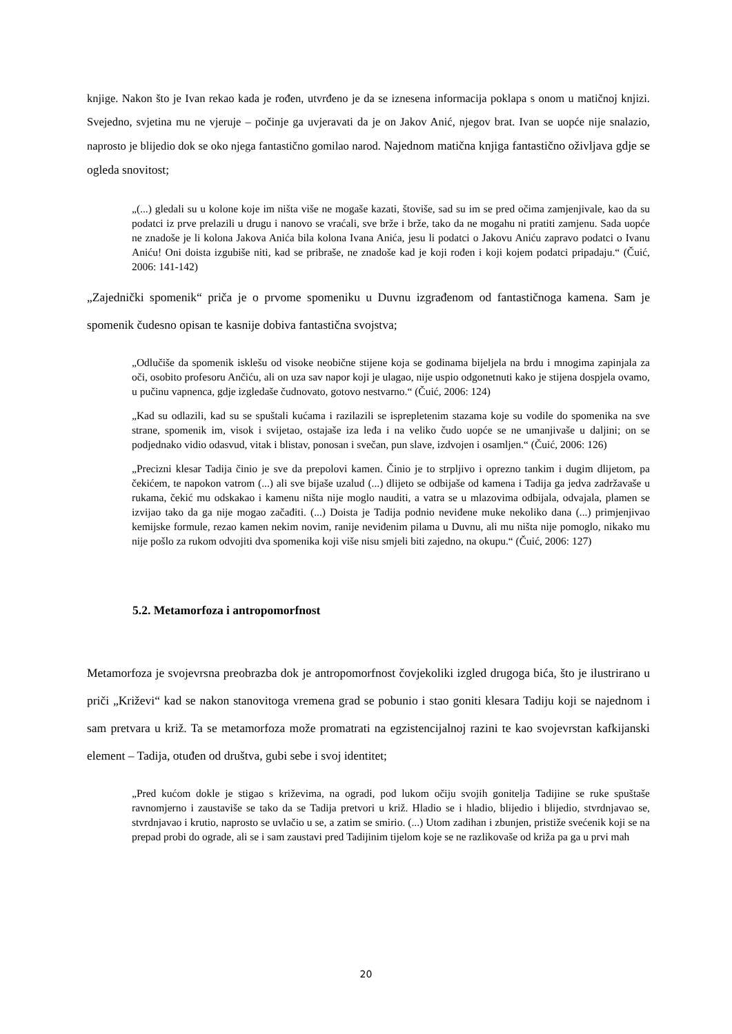knjige. Nakon što je Ivan rekao kada je rođen, utvrđeno je da se iznesena informacija poklapa s onom u matičnoj knjizi. Svejedno, svjetina mu ne vjeruje – počinje ga uvjeravati da je on Jakov Anić, njegov brat. Ivan se uopće nije snalazio, naprosto je blijedio dok se oko njega fantastično gomilao narod. Najednom matična knjiga fantastično oživljava gdje se ogleda snovitost;
„(...) gledali su u kolone koje im ništa više ne mogaše kazati, štoviše, sad su im se pred očima zamjenjivale, kao da su podatci iz prve prelazili u drugu i nanovo se vraćali, sve brže i brže, tako da ne mogahu ni pratiti zamjenu. Sada uopće ne znadoše je li kolona Jakova Anića bila kolona Ivana Anića, jesu li podatci o Jakovu Aniću zapravo podatci o Ivanu Aniću! Oni doista izgubiše niti, kad se pribraše, ne znadoše kad je koji rođen i koji kojem podatci pripadaju.“ (Čuić, 2006: 141-142)
„Zajednički spomenik“ priča je o prvome spomeniku u Duvnu izgrađenom od fantastičnoga kamena. Sam je spomenik čudesno opisan te kasnije dobiva fantastična svojstva;
„Odlučiše da spomenik isklešu od visoke neobične stijene koja se godinama bijeljela na brdu i mnogima zapinjala za oči, osobito profesoru Ančiću, ali on uza sav napor koji je ulagao, nije uspio odgonetnuti kako je stijena dospjela ovamo, u pučinu vapnenca, gdje izgledaše čudnovato, gotovo nestvarno.“ (Čuić, 2006: 124)
„Kad su odlazili, kad su se spuštali kućama i razilazili se isprepletenim stazama koje su vodile do spomenika na sve strane, spomenik im, visok i svijetao, ostajaše iza leđa i na veliko čudo uopće se ne umanjivaše u daljini; on se podjednako vidio odasvud, vitak i blistav, ponosan i svečan, pun slave, izdvojen i osamljen.“ (Čuić, 2006: 126)
„Precizni klesar Tadija činio je sve da prepolovi kamen. Činio je to strpljivo i oprezno tankim i dugim dlijetom, pa čekićem, te napokon vatrom (...) ali sve bijaše uzalud (...) dlijeto se odbijaše od kamena i Tadija ga jedva zadržavaše u rukama, čekić mu odskakao i kamenu ništa nije moglo nauditi, a vatra se u mlazovima odbijala, odvajala, plamen se izvijao tako da ga nije mogao začađiti. (...) Doista je Tadija podnio neviđene muke nekoliko dana (...) primjenjivao kemijske formule, rezao kamen nekim novim, ranije neviđenim pilama u Duvnu, ali mu ništa nije pomoglo, nikako mu nije pošlo za rukom odvojiti dva spomenika koji više nisu smjeli biti zajedno, na okupu.“ (Čuić, 2006: 127)
5.2. Metamorfoza i antropomorfnost
Metamorfoza je svojevrsna preobrazba dok je antropomorfnost čovjekoliki izgled drugoga bića, što je ilustrirano u priči „Križevi“ kad se nakon stanovitoga vremena grad se pobunio i stao goniti klesara Tadiju koji se najednom i sam pretvara u križ. Ta se metamorfoza može promatrati na egzistencijalnoj razini te kao svojevrstan kafkijanski element – Tadija, otuđen od društva, gubi sebe i svoj identitet;
„Pred kućom dokle je stigao s križevima, na ogradi, pod lukom očiju svojih gonitelja Tadijine se ruke spuštaše ravnomjerno i zaustaviše se tako da se Tadija pretvori u križ. Hladio se i hladio, blijedio i blijedio, stvrdnjavao se, stvrdnjavao i krutio, naprosto se uvlačio u se, a zatim se smirio. (...) Utom zadihan i zbunjen, pristiže svećenik koji se na prepad probi do ograde, ali se i sam zaustavi pred Tadijinim tijelom koje se ne razlikovaše od križa pa ga u prvi mah
20